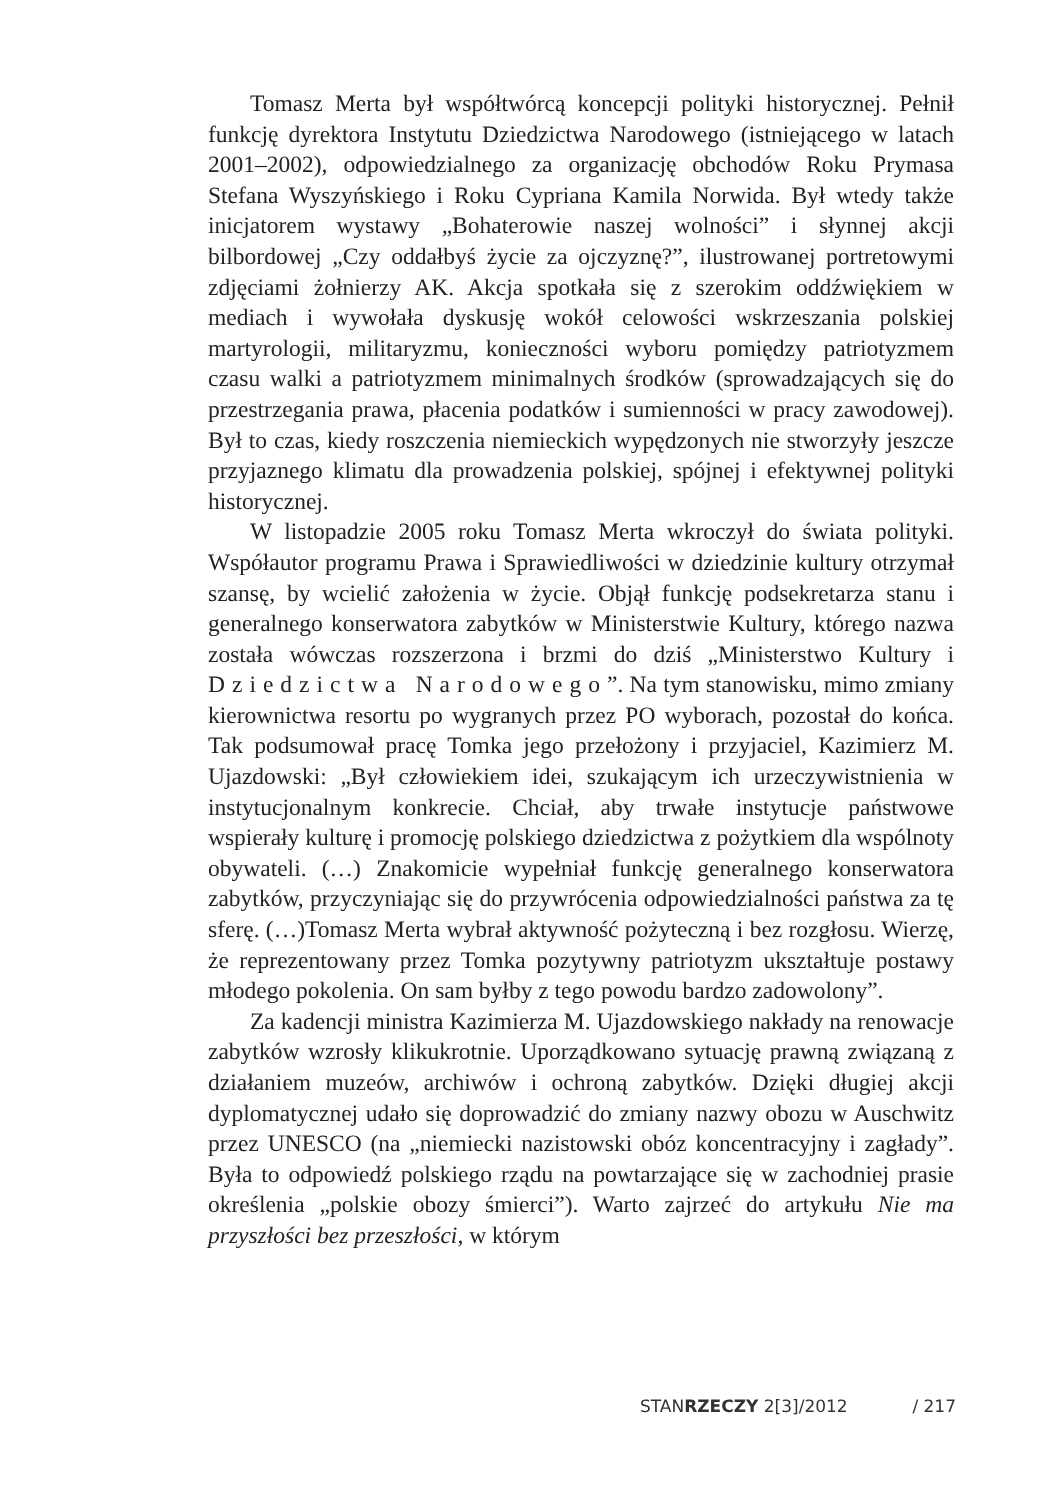Tomasz Merta był współtwórcą koncepcji polityki historycznej. Pełnił funkcję dyrektora Instytutu Dziedzictwa Narodowego (istniejącego w latach 2001–2002), odpowiedzialnego za organizację obchodów Roku Prymasa Stefana Wyszyńskiego i Roku Cypriana Kamila Norwida. Był wtedy także inicjatorem wystawy „Bohaterowie naszej wolności” i słynnej akcji bilbordowej „Czy oddałbyś życie za ojczyznę?”, ilustrowanej portretowymi zdjęciami żołnierzy AK. Akcja spotkała się z szerokim oddźwiękiem w mediach i wywołała dyskusję wokół celowości wskrzeszania polskiej martyrologii, militaryzmu, konieczności wyboru pomiędzy patriotyzmem czasu walki a patriotyzmem minimalnych środków (sprowadzających się do przestrzegania prawa, płacenia podatków i sumienności w pracy zawodowej). Był to czas, kiedy roszczenia niemieckich wypędzonych nie stworzyły jeszcze przyjaznego klimatu dla prowadzenia polskiej, spójnej i efektywnej polityki historycznej.
W listopadzie 2005 roku Tomasz Merta wkroczył do świata polityki. Współautor programu Prawa i Sprawiedliwości w dziedzinie kultury otrzymał szansę, by wcielić założenia w życie. Objął funkcję podsekretarza stanu i generalnego konserwatora zabytków w Ministerstwie Kultury, którego nazwa została wówczas rozszerzona i brzmi do dziś „Ministerstwo Kultury i Dziedzictwa Narodowego”. Na tym stanowisku, mimo zmiany kierownictwa resortu po wygranych przez PO wyborach, pozostał do końca. Tak podsumował pracę Tomka jego przełożony i przyjaciel, Kazimierz M. Ujazdowski: „Był człowiekiem idei, szukającym ich urzeczywistnienia w instytucjonalnym konkrecie. Chciał, aby trwałe instytucje państwowe wspierały kulturę i promocję polskiego dziedzictwa z pożytkiem dla wspólnoty obywateli. (…) Znakomicie wypełniał funkcję generalnego konserwatora zabytków, przyczyniając się do przywrócenia odpowiedzialności państwa za tę sferę. (…)Tomasz Merta wybrał aktywność pożyteczną i bez rozgłosu. Wierzę, że reprezentowany przez Tomka pozytywny patriotyzm ukształtuje postawy młodego pokolenia. On sam byłby z tego powodu bardzo zadowolony”.
Za kadencji ministra Kazimierza M. Ujazdowskiego nakłady na renowacje zabytków wzrosły klikukrotnie. Uporządkowano sytuację prawną związaną z działaniem muzeów, archiwów i ochroną zabytków. Dzięki długiej akcji dyplomatycznej udało się doprowadzić do zmiany nazwy obozu w Auschwitz przez UNESCO (na „niemiecki nazistowski obóz koncentracyjny i zagłady”. Była to odpowiedź polskiego rządu na powtarzające się w zachodniej prasie określenia „polskie obozy śmierci”). Warto zajrzeć do artykułu Nie ma przyszłości bez przeszłości, w którym
STANRZECZY 2[3]/2012 / 217